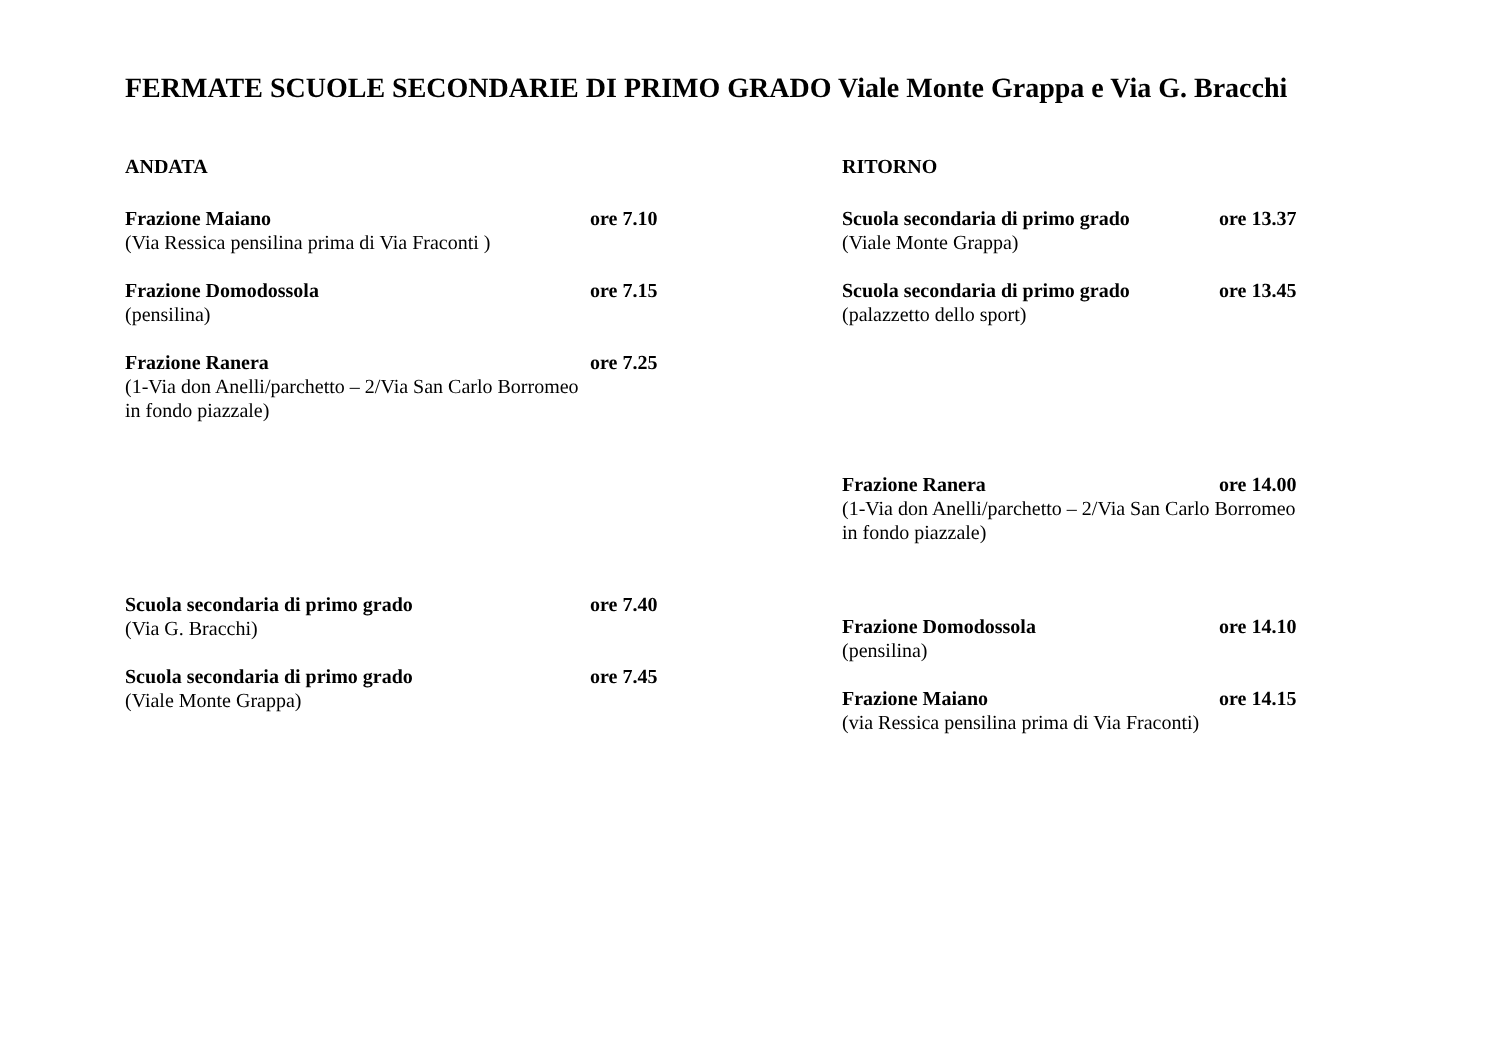FERMATE SCUOLE SECONDARIE DI PRIMO GRADO Viale Monte Grappa e Via G. Bracchi
ANDATA
Frazione Maiano ore 7.10
(Via Ressica pensilina prima di Via Fraconti )
Frazione Domodossola ore 7.15
(pensilina)
Frazione Ranera ore 7.25
(1-Via don Anelli/parchetto – 2/Via San Carlo Borromeo
in fondo piazzale)
Scuola secondaria di primo grado ore 7.40
(Via G. Bracchi)
Scuola secondaria di primo grado ore 7.45
(Viale Monte Grappa)
RITORNO
Scuola secondaria di primo grado ore 13.37
(Viale Monte Grappa)
Scuola secondaria di primo grado ore 13.45
(palazzetto dello sport)
Frazione Ranera ore 14.00
(1-Via don Anelli/parchetto – 2/Via San Carlo Borromeo
in fondo piazzale)
Frazione Domodossola ore 14.10
(pensilina)
Frazione Maiano ore 14.15
(via Ressica pensilina prima di Via Fraconti)